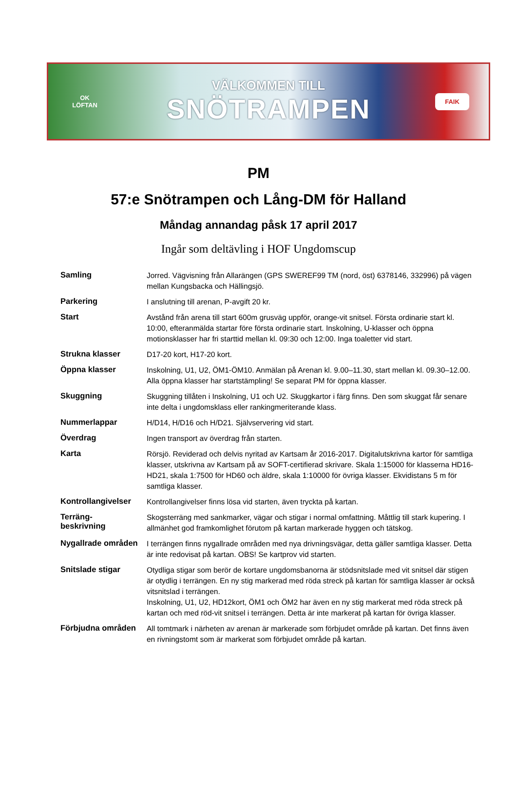OK
LÖFTAN
VÄLKOMMEN TILL
SNÖTRAMPEN
FAIK
PM
57:e Snötrampen och Lång-DM för Halland
Måndag annandag påsk 17 april 2017
Ingår som deltävling i HOF Ungdomscup
| Samling | Jorred. Vägvisning från Allarängen (GPS SWEREF99 TM (nord, öst) 6378146, 332996) på vägen mellan Kungsbacka och Hällingsjö. |
| Parkering | I anslutning till arenan, P-avgift 20 kr. |
| Start | Avstånd från arena till start 600m grusväg uppför, orange-vit snitsel. Första ordinarie start kl. 10:00, efteranmälda startar före första ordinarie start. Inskolning, U-klasser och öppna motionsklasser har fri starttid mellan kl. 09:30 och 12:00. Inga toaletter vid start. |
| Strukna klasser | D17-20 kort, H17-20 kort. |
| Öppna klasser | Inskolning, U1, U2, ÖM1-ÖM10. Anmälan på Arenan kl. 9.00–11.30, start mellan kl. 09.30–12.00. Alla öppna klasser har startstämpling! Se separat PM för öppna klasser. |
| Skuggning | Skuggning tillåten i Inskolning, U1 och U2. Skuggkartor i färg finns. Den som skuggat får senare inte delta i ungdomsklass eller rankingmeriterande klass. |
| Nummerlappar | H/D14, H/D16 och H/D21. Självservering vid start. |
| Överdrag | Ingen transport av överdrag från starten. |
| Karta | Rörsjö. Reviderad och delvis nyritad av Kartsam år 2016-2017. Digitalutskrivna kartor för samtliga klasser, utskrivna av Kartsam på av SOFT-certifierad skrivare. Skala 1:15000 för klasserna HD16-HD21, skala 1:7500 för HD60 och äldre, skala 1:10000 för övriga klasser. Ekvidistans 5 m för samtliga klasser. |
| Kontrollangivelser | Kontrollangivelser finns lösa vid starten, även tryckta på kartan. |
| Terräng- beskrivning | Skogsterräng med sankmarker, vägar och stigar i normal omfattning. Måttlig till stark kupering. I allmänhet god framkomlighet förutom på kartan markerade hyggen och tätskog. |
| Nygallrade områden | I terrängen finns nygallrade områden med nya drivningsvägar, detta gäller samtliga klasser. Detta är inte redovisat på kartan. OBS! Se kartprov vid starten. |
| Snitslade stigar | Otydliga stigar som berör de kortare ungdomsbanorna är stödsnitslade med vit snitsel där stigen är otydlig i terrängen. En ny stig markerad med röda streck på kartan för samtliga klasser är också vitsnitslad i terrängen. Inskolning, U1, U2, HD12kort, ÖM1 och ÖM2 har även en ny stig markerat med röda streck på kartan och med röd-vit snitsel i terrängen. Detta är inte markerat på kartan för övriga klasser. |
| Förbjudna områden | All tomtmark i närheten av arenan är markerade som förbjudet område på kartan. Det finns även en rivningstomt som är markerat som förbjudet område på kartan. |